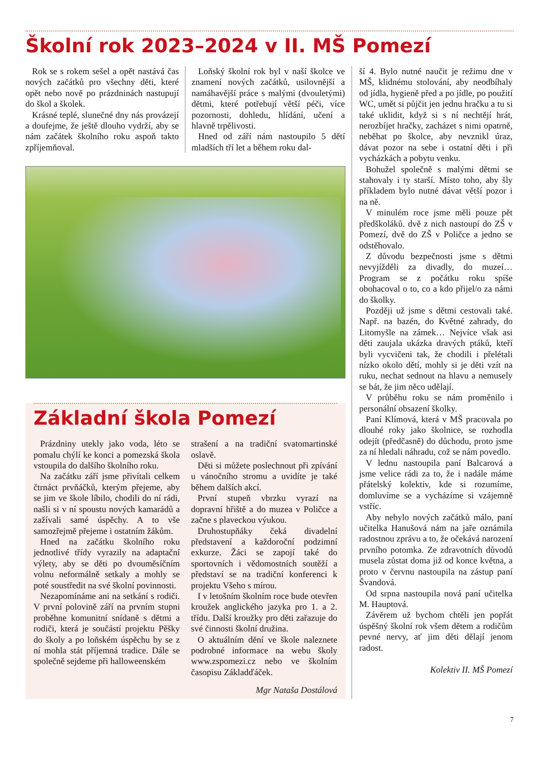Školní rok 2023–2024 v II. MŠ Pomezí
Rok se s rokem sešel a opět nastává čas nových začátků pro všechny děti, které opět nebo nově po prázdninách nastupují do škol a školek.
Krásné teplé, slunečné dny nás provázejí a doufejme, že ještě dlouho vydrží, aby se nám začátek školního roku aspoň takto zpříjemňoval.
Loňský školní rok byl v naší školce ve znamení nových začátků, usilovnější a namáhavější práce s malými (dvouletými) dětmi, které potřebují větší péči, více pozornosti, dohledu, hlídání, učení a hlavně trpělivosti.
Hned od září nám nastoupilo 5 dětí mladších tří let a během roku dal-
Základní škola Pomezí
Prázdniny utekly jako voda, léto se pomalu chýlí ke konci a pomezská škola vstoupila do dalšího školního roku.
Na začátku září jsme přivítali celkem čtrnáct prvňáčků, kterým přejeme, aby se jim ve škole líbilo, chodili do ní rádi, našli si v ní spoustu nových kamarádů a zažívali samé úspěchy. A to vše samozřejmě přejeme i ostatním žákům.
Hned na začátku školního roku jednotlivé třídy vyrazily na adaptační výlety, aby se děti po dvouměsíčním volnu neformálně setkaly a mohly se poté soustředit na své školní povinnosti.
Nezapomínáme ani na setkání s rodiči. V první polovině září na prvním stupni proběhne komunitní snídaně s dětmi a rodiči, která je součástí projektu Pěšky do školy a po loňském úspěchu by se z ní mohla stát příjemná tradice. Dále se společně sejdeme při halloweenském
strašení a na tradiční svatomartinské oslavě.
Děti si můžete poslechnout při zpívání u vánočního stromu a uvidíte je také během dalších akcí.
První stupeň vbrzku vyrazí na dopravní hřiště a do muzea v Poličce a začne s plaveckou výukou.
Druhostupňáky čeká divadelní představení a každoroční podzimní exkurze. Žáci se zapojí také do sportovních i vědomostních soutěží a představí se na tradiční konferenci k projektu Všeho s mírou.
I v letošním školním roce bude otevřen kroužek anglického jazyka pro 1. a 2. třídu. Další kroužky pro děti zařazuje do své činnosti školní družina.
O aktuálním dění ve škole naleznete podrobné informace na webu školy www.zspomezi.cz nebo ve školním časopisu Základďáček.
Mgr Nataša Dostálová
ší 4. Bylo nutné naučit je režimu dne v MŠ, klidnému stolování, aby neodbíhaly od jídla, hygieně před a po jídle, po použití WC, umět si půjčit jen jednu hračku a tu si také uklidit, když si s ní nechtějí hrát, nerozbíjet hračky, zacházet s nimi opatrně, neběhat po školce, aby nevznikl úraz, dávat pozor na sebe i ostatní děti i při vycházkách a pobytu venku.
Bohužel společně s malými dětmi se stahovaly i ty starší. Místo toho, aby šly příkladem bylo nutné dávat větší pozor i na ně.
V minulém roce jsme měli pouze pět předškoláků. dvě z nich nastoupí do ZŠ v Pomezí, dvě do ZŠ v Poličce a jedno se odstěhovalo.
Z důvodu bezpečnosti jsme s dětmi nevyjížděli za divadly, do muzeí… Program se z počátku roku spíše obohacoval o to, co a kdo přijel/o za námi do školky.
Později už jsme s dětmi cestovali také. Např. na bazén, do Květné zahrady, do Litomyšle na zámek… Nejvíce však asi děti zaujala ukázka dravých ptáků, kteří byli vycvičeni tak, že chodili i přelétali nízko okolo dětí, mohly si je děti vzít na ruku, nechat sednout na hlavu a nemusely se bát, že jim něco udělají.
V průběhu roku se nám proměnilo i personální obsazení školky.
Paní Klímová, která v MŠ pracovala po dlouhé roky jako školnice, se rozhodla odejít (předčasně) do důchodu, proto jsme za ní hledali náhradu, což se nám povedlo.
V lednu nastoupila paní Balcarová a jsme velice rádi za to, že i nadále máme přátelský kolektiv, kde si rozumíme, domluvíme se a vycházíme si vzájemně vstříc.
Aby nebylo nových začátků málo, paní učitelka Hanušová nám na jaře oznámila radostnou zprávu a to, že očekává narození prvního potomka. Ze zdravotních důvodů musela zůstat doma již od konce května, a proto v červnu nastoupila na zástup paní Švandová.
Od srpna nastoupila nová paní učitelka M. Hauptová.
Závěrem už bychom chtěli jen popřát úspěšný školní rok všem dětem a rodičům pevné nervy, ať jim děti dělají jenom radost.
Kolektiv II. MŠ Pomezí
7